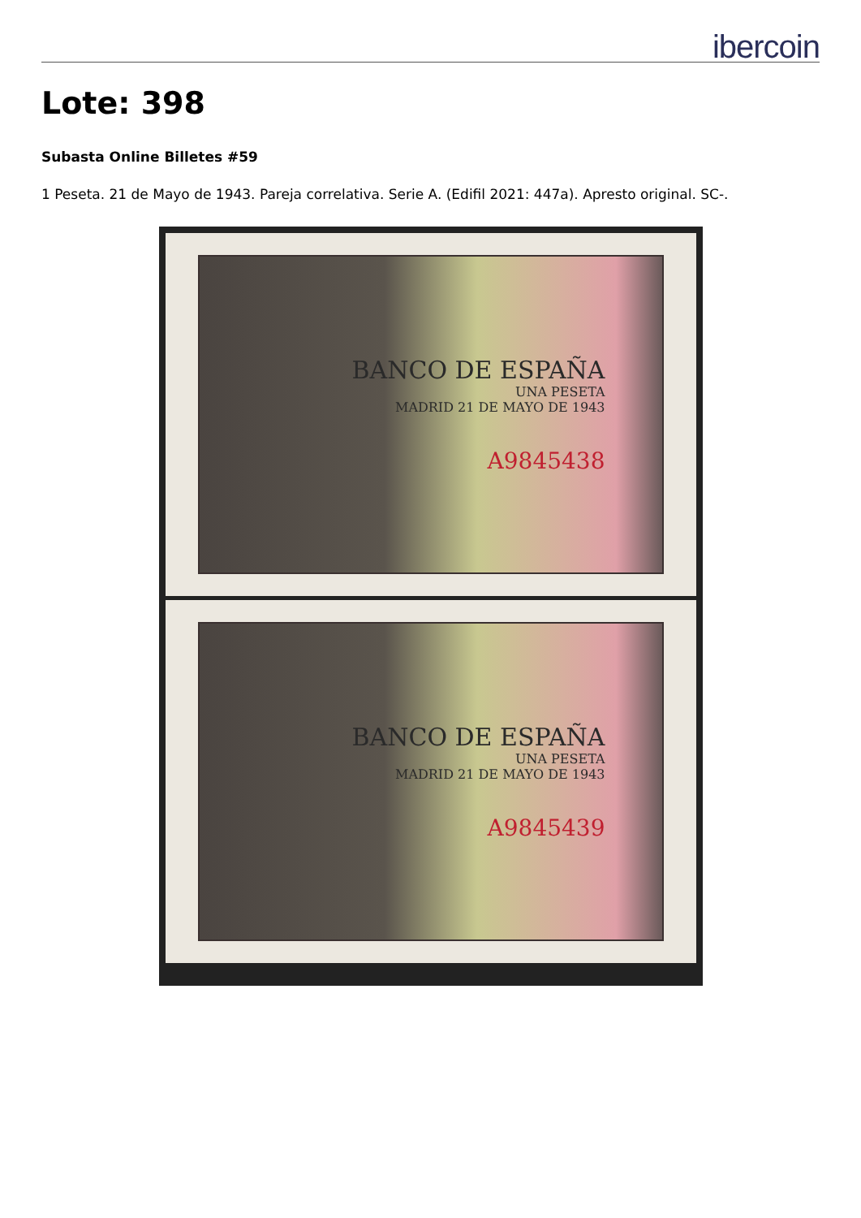ibercoin
Lote: 398
Subasta Online Billetes #59
1 Peseta. 21 de Mayo de 1943. Pareja correlativa. Serie A. (Edifil 2021: 447a). Apresto original. SC-.
BANCO DE ESPAÑA
UNA PESETA
MADRID 21 DE MAYO DE 1943
A9845438
BANCO DE ESPAÑA
UNA PESETA
MADRID 21 DE MAYO DE 1943
A9845439